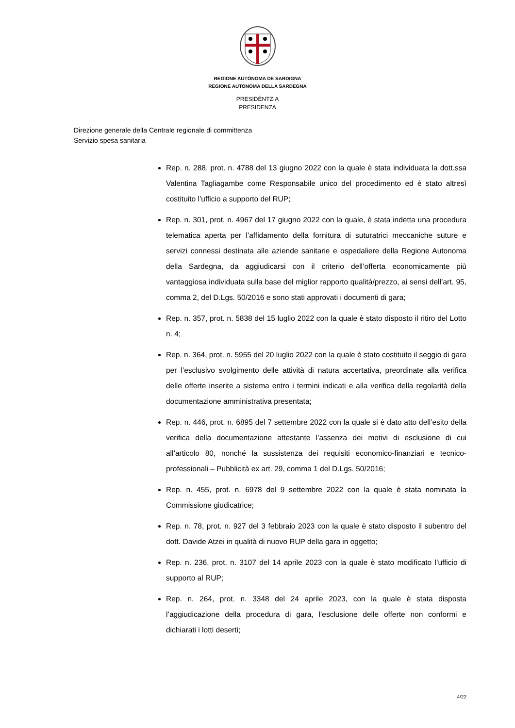REGIONE AUTÒNOMA DE SARDIGNA
REGIONE AUTONOMA DELLA SARDEGNA
PRESIDÈNTZIA
PRESIDENZA
Direzione generale della Centrale regionale di committenza
Servizio spesa sanitaria
Rep. n. 288, prot. n. 4788 del 13 giugno 2022 con la quale è stata individuata la dott.ssa Valentina Tagliagambe come Responsabile unico del procedimento ed è stato altresì costituito l’ufficio a supporto del RUP;
Rep. n. 301, prot. n. 4967 del 17 giugno 2022 con la quale, è stata indetta una procedura telematica aperta per l’affidamento della fornitura di suturatrici meccaniche suture e servizi connessi destinata alle aziende sanitarie e ospedaliere della Regione Autonoma della Sardegna, da aggiudicarsi con il criterio dell’offerta economicamente più vantaggiosa individuata sulla base del miglior rapporto qualità/prezzo, ai sensi dell’art. 95, comma 2, del D.Lgs. 50/2016 e sono stati approvati i documenti di gara;
Rep. n. 357, prot. n. 5838 del 15 luglio 2022 con la quale è stato disposto il ritiro del Lotto n. 4;
Rep. n. 364, prot. n. 5955 del 20 luglio 2022 con la quale è stato costituito il seggio di gara per l’esclusivo svolgimento delle attività di natura accertativa, preordinate alla verifica delle offerte inserite a sistema entro i termini indicati e alla verifica della regolarità della documentazione amministrativa presentata;
Rep. n. 446, prot. n. 6895 del 7 settembre 2022 con la quale si è dato atto dell’esito della verifica della documentazione attestante l’assenza dei motivi di esclusione di cui all’articolo 80, nonché la sussistenza dei requisiti economico-finanziari e tecnico-professionali – Pubblicità ex art. 29, comma 1 del D.Lgs. 50/2016;
Rep. n. 455, prot. n. 6978 del 9 settembre 2022 con la quale è stata nominata la Commissione giudicatrice;
Rep. n. 78, prot. n. 927 del 3 febbraio 2023 con la quale è stato disposto il subentro del dott. Davide Atzei in qualità di nuovo RUP della gara in oggetto;
Rep. n. 236, prot. n. 3107 del 14 aprile 2023 con la quale è stato modificato l’ufficio di supporto al RUP;
Rep. n. 264, prot. n. 3348 del 24 aprile 2023, con la quale è stata disposta l’aggiudicazione della procedura di gara, l’esclusione delle offerte non conformi e dichiarati i lotti deserti;
4/22